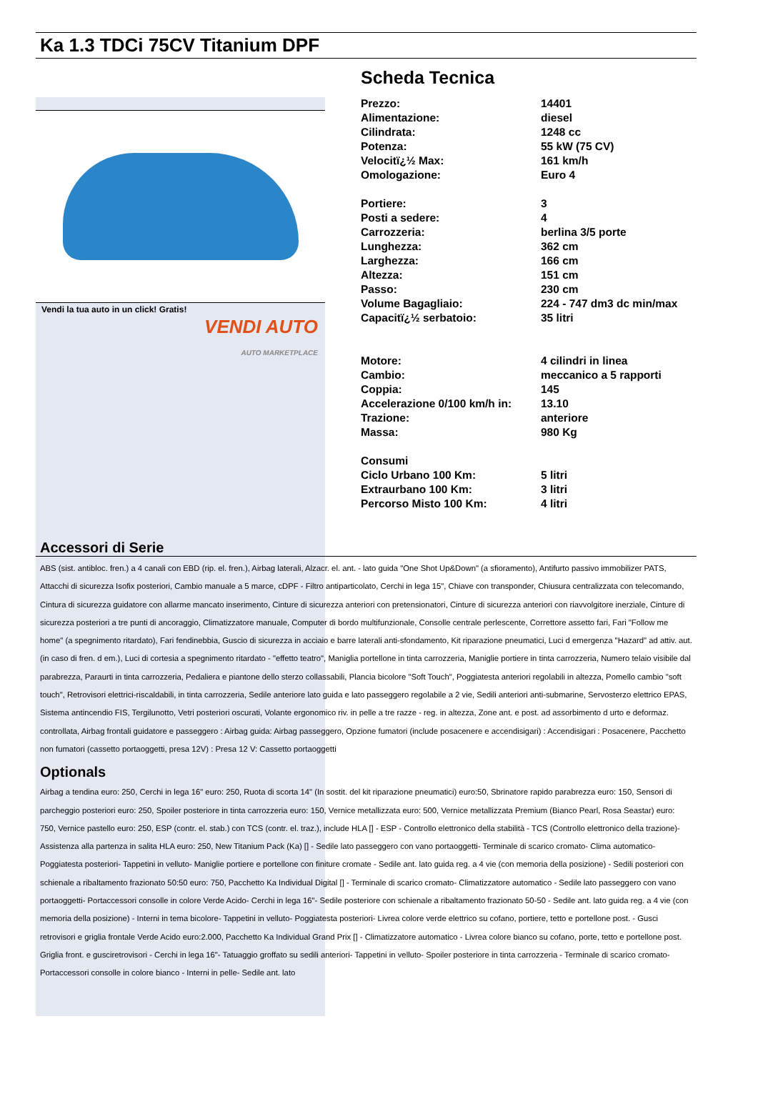Ka 1.3 TDCi 75CV Titanium DPF
Vendi la tua auto in un click! Gratis!
VENDI AUTO
AUTO MARKETPLACE
Scheda Tecnica
| Prezzo: | 14401 |
| Alimentazione: | diesel |
| Cilindrata: | 1248 cc |
| Potenza: | 55 kW (75 CV) |
| Velocitï¿½ Max: | 161 km/h |
| Omologazione: | Euro 4 |
| Portiere: | 3 |
| Posti a sedere: | 4 |
| Carrozzeria: | berlina 3/5 porte |
| Lunghezza: | 362 cm |
| Larghezza: | 166 cm |
| Altezza: | 151 cm |
| Passo: | 230 cm |
| Volume Bagagliaio: | 224 - 747 dm3 dc min/max |
| Capacitï¿½ serbatoio: | 35 litri |
| Motore: | 4 cilindri in linea |
| Cambio: | meccanico a 5 rapporti |
| Coppia: | 145 |
| Accelerazione 0/100 km/h in: | 13.10 |
| Trazione: | anteriore |
| Massa: | 980 Kg |
| Consumi | |
| Ciclo Urbano 100 Km: | 5 litri |
| Extraurbano 100 Km: | 3 litri |
| Percorso Misto 100 Km: | 4 litri |
Accessori di Serie
ABS (sist. antibloc. fren.) a 4 canali con EBD (rip. el. fren.), Airbag laterali, Alzacr. el. ant. - lato guida "One Shot Up&Down" (a sfioramento), Antifurto passivo immobilizer PATS, Attacchi di sicurezza Isofix posteriori, Cambio manuale a 5 marce, cDPF - Filtro antiparticolato, Cerchi in lega 15", Chiave con transponder, Chiusura centralizzata con telecomando, Cintura di sicurezza guidatore con allarme mancato inserimento, Cinture di sicurezza anteriori con pretensionatori, Cinture di sicurezza anteriori con riavvolgitore inerziale, Cinture di sicurezza posteriori a tre punti di ancoraggio, Climatizzatore manuale, Computer di bordo multifunzionale, Consolle centrale perlescente, Correttore assetto fari, Fari "Follow me home" (a spegnimento ritardato), Fari fendinebbia, Guscio di sicurezza in acciaio e barre laterali anti-sfondamento, Kit riparazione pneumatici, Luci d emergenza "Hazard" ad attiv. aut. (in caso di fren. d em.), Luci di cortesia a spegnimento ritardato - "effetto teatro", Maniglia portellone in tinta carrozzeria, Maniglie portiere in tinta carrozzeria, Numero telaio visibile dal parabrezza, Paraurti in tinta carrozzeria, Pedaliera e piantone dello sterzo collassabili, Plancia bicolore "Soft Touch", Poggiatesta anteriori regolabili in altezza, Pomello cambio "soft touch", Retrovisori elettrici-riscaldabili, in tinta carrozzeria, Sedile anteriore lato guida e lato passeggero regolabile a 2 vie, Sedili anteriori anti-submarine, Servosterzo elettrico EPAS, Sistema antincendio FIS, Tergilunotto, Vetri posteriori oscurati, Volante ergonomico riv. in pelle a tre razze - reg. in altezza, Zone ant. e post. ad assorbimento d urto e deformaz. controllata, Airbag frontali guidatore e passeggero : Airbag guida: Airbag passeggero, Opzione fumatori (include posacenere e accendisigari) : Accendisigari : Posacenere, Pacchetto non fumatori (cassetto portaoggetti, presa 12V) : Presa 12 V: Cassetto portaoggetti
Optionals
Airbag a tendina euro: 250, Cerchi in lega 16" euro: 250, Ruota di scorta 14" (In sostit. del kit riparazione pneumatici) euro:50, Sbrinatore rapido parabrezza euro: 150, Sensori di parcheggio posteriori euro: 250, Spoiler posteriore in tinta carrozzeria euro: 150, Vernice metallizzata euro: 500, Vernice metallizzata Premium (Bianco Pearl, Rosa Seastar) euro: 750, Vernice pastello euro: 250, ESP (contr. el. stab.) con TCS (contr. el. traz.), include HLA [] - ESP - Controllo elettronico della stabilità - TCS (Controllo elettronico della trazione)- Assistenza alla partenza in salita HLA euro: 250, New Titanium Pack (Ka) [] - Sedile lato passeggero con vano portaoggetti- Terminale di scarico cromato- Clima automatico- Poggiatesta posteriori- Tappetini in velluto- Maniglie portiere e portellone con finiture cromate - Sedile ant. lato guida reg. a 4 vie (con memoria della posizione) - Sedili posteriori con schienale a ribaltamento frazionato 50:50 euro: 750, Pacchetto Ka Individual Digital [] - Terminale di scarico cromato- Climatizzatore automatico - Sedile lato passeggero con vano portaoggetti- Portaccessori consolle in colore Verde Acido- Cerchi in lega 16"- Sedile posteriore con schienale a ribaltamento frazionato 50-50 - Sedile ant. lato guida reg. a 4 vie (con memoria della posizione) - Interni in tema bicolore- Tappetini in velluto- Poggiatesta posteriori- Livrea colore verde elettrico su cofano, portiere, tetto e portellone post. - Gusci retrovisori e griglia frontale Verde Acido euro:2.000, Pacchetto Ka Individual Grand Prix [] - Climatizzatore automatico - Livrea colore bianco su cofano, porte, tetto e portellone post. Griglia front. e gusciretrovisori - Cerchi in lega 16"- Tatuaggio groffato su sedili anteriori- Tappetini in velluto- Spoiler posteriore in tinta carrozzeria - Terminale di scarico cromato- Portaccessori consolle in colore bianco - Interni in pelle- Sedile ant. lato